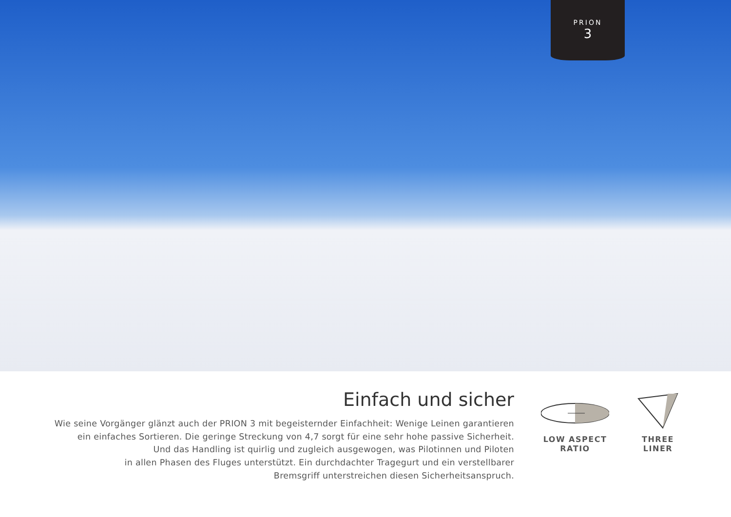PRION
3
Einfach und sicher
Wie seine Vorgänger glänzt auch der PRION 3 mit begeisternder Einfachheit: Wenige Leinen garantieren
ein einfaches Sortieren. Die geringe Streckung von 4,7 sorgt für eine sehr hohe passive Sicherheit.
Und das Handling ist quirlig und zugleich ausgewogen, was Pilotinnen und Piloten
in allen Phasen des Fluges unterstützt. Ein durchdachter Tragegurt und ein verstellbarer
Bremsgriff unterstreichen diesen Sicherheitsanspruch.
LOW ASPECT
RATIO
THREE
LINER